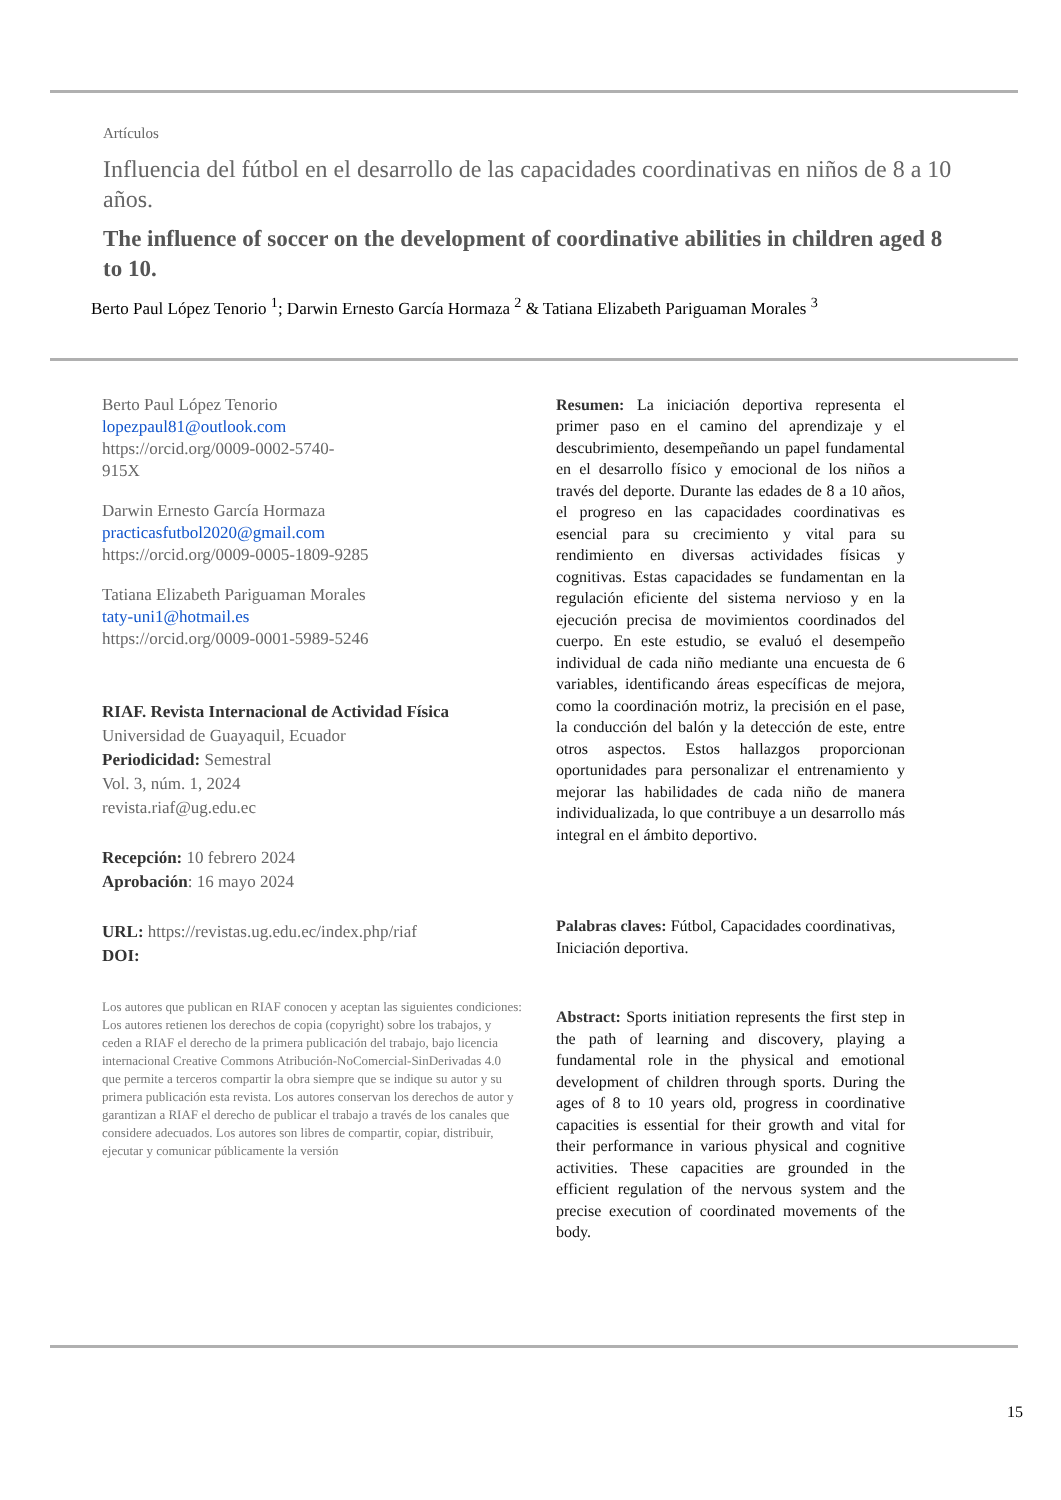Artículos
Influencia del fútbol en el desarrollo de las capacidades coordinativas en niños de 8 a 10 años.
The influence of soccer on the development of coordinative abilities in children aged 8 to 10.
Berto Paul López Tenorio <sup>1</sup>; Darwin Ernesto García Hormaza <sup>2</sup> & Tatiana Elizabeth Pariguaman Morales <sup>3</sup>
Berto Paul López Tenorio
lopezpaul81@outlook.com
https://orcid.org/0009-0002-5740-
915X
Darwin Ernesto García Hormaza
practicasfutbol2020@gmail.com
https://orcid.org/0009-0005-1809-9285
Tatiana Elizabeth Pariguaman Morales
taty-uni1@hotmail.es
https://orcid.org/0009-0001-5989-5246
RIAF. Revista Internacional de Actividad Física
Universidad de Guayaquil, Ecuador
Periodicidad: Semestral
Vol. 3, núm. 1, 2024
revista.riaf@ug.edu.ec
Recepción: 10 febrero 2024
Aprobación: 16 mayo 2024
URL: https://revistas.ug.edu.ec/index.php/riaf
DOI:
Los autores que publican en RIAF conocen y aceptan las siguientes condiciones: Los autores retienen los derechos de copia (copyright) sobre los trabajos, y ceden a RIAF el derecho de la primera publicación del trabajo, bajo licencia internacional Creative Commons Atribución-NoComercial-SinDerivadas 4.0 que permite a terceros compartir la obra siempre que se indique su autor y su primera publicación esta revista. Los autores conservan los derechos de autor y garantizan a RIAF el derecho de publicar el trabajo a través de los canales que considere adecuados. Los autores son libres de compartir, copiar, distribuir, ejecutar y comunicar públicamente la versión
Resumen: La iniciación deportiva representa el primer paso en el camino del aprendizaje y el descubrimiento, desempeñando un papel fundamental en el desarrollo físico y emocional de los niños a través del deporte. Durante las edades de 8 a 10 años, el progreso en las capacidades coordinativas es esencial para su crecimiento y vital para su rendimiento en diversas actividades físicas y cognitivas. Estas capacidades se fundamentan en la regulación eficiente del sistema nervioso y en la ejecución precisa de movimientos coordinados del cuerpo. En este estudio, se evaluó el desempeño individual de cada niño mediante una encuesta de 6 variables, identificando áreas específicas de mejora, como la coordinación motriz, la precisión en el pase, la conducción del balón y la detección de este, entre otros aspectos. Estos hallazgos proporcionan oportunidades para personalizar el entrenamiento y mejorar las habilidades de cada niño de manera individualizada, lo que contribuye a un desarrollo más integral en el ámbito deportivo.
Palabras claves: Fútbol, Capacidades coordinativas, Iniciación deportiva.
Abstract: Sports initiation represents the first step in the path of learning and discovery, playing a fundamental role in the physical and emotional development of children through sports. During the ages of 8 to 10 years old, progress in coordinative capacities is essential for their growth and vital for their performance in various physical and cognitive activities. These capacities are grounded in the efficient regulation of the nervous system and the precise execution of coordinated movements of the body.
15